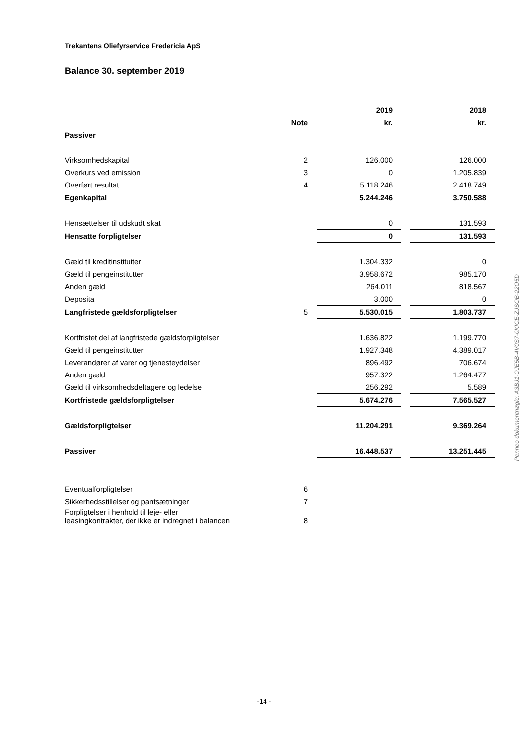Trekantens Oliefyrservice Fredericia ApS
Balance 30. september 2019
| | | | 2019 | | 2018 |
| --- | --- | --- | --- | --- | --- |
| | Note | | kr. | | kr. |
| Passiver | | | | | |
| Virksomhedskapital | 2 | | 126.000 | | 126.000 |
| Overkurs ved emission | 3 | | 0 | | 1.205.839 |
| Overført resultat | 4 | | 5.118.246 | | 2.418.749 |
| Egenkapital | | | 5.244.246 | | 3.750.588 |
| Hensættelser til udskudt skat | | | 0 | | 131.593 |
| Hensatte forpligtelser | | | 0 | | 131.593 |
| Gæld til kreditinstitutter | | | 1.304.332 | | 0 |
| Gæld til pengeinstitutter | | | 3.958.672 | | 985.170 |
| Anden gæld | | | 264.011 | | 818.567 |
| Deposita | | | 3.000 | | 0 |
| Langfristede gældsforpligtelser | 5 | | 5.530.015 | | 1.803.737 |
| Kortfristet del af langfristede gældsforpligtelser | | | 1.636.822 | | 1.199.770 |
| Gæld til pengeinstitutter | | | 1.927.348 | | 4.389.017 |
| Leverandører af varer og tjenesteydelser | | | 896.492 | | 706.674 |
| Anden gæld | | | 957.322 | | 1.264.477 |
| Gæld til virksomhedsdeltagere og ledelse | | | 256.292 | | 5.589 |
| Kortfristede gældsforpligtelser | | | 5.674.276 | | 7.565.527 |
| Gældsforpligtelser | | | 11.204.291 | | 9.369.264 |
| Passiver | | | 16.448.537 | | 13.251.445 |
| Eventualforpligtelser | 6 | | | | |
| Sikkerhedsstillelser og pantsætninger | 7 | | | | |
| Forpligtelser i henhold til leje- eller leasingkontrakter, der ikke er indregnet i balancen | 8 | | | | |
Penneo dokumentnøgle: A3BJ1-OJE5B-4V0S7-0KICE-ZJSOB-22O5D
-14 -